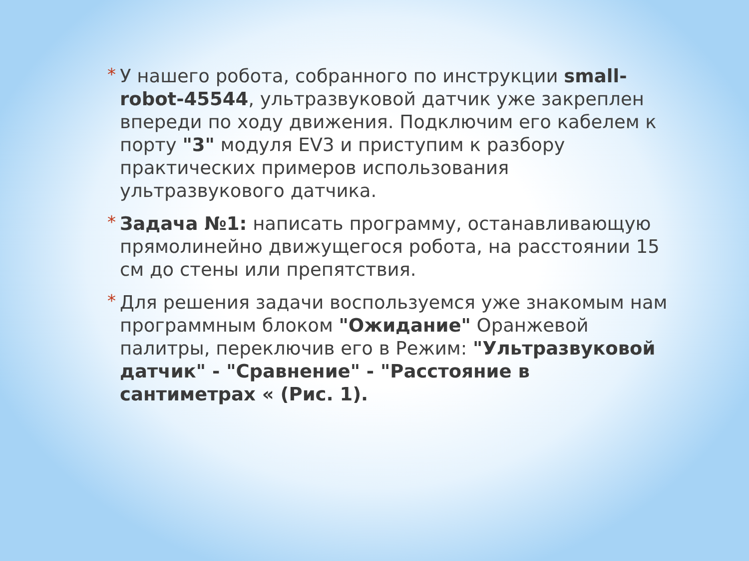* У нашего робота, собранного по инструкции small-robot-45544, ультразвуковой датчик уже закреплен впереди по ходу движения. Подключим его кабелем к порту "3" модуля EV3 и приступим к разбору практических примеров использования ультразвукового датчика.
* Задача №1: написать программу, останавливающую прямолинейно движущегося робота, на расстоянии 15 см до стены или препятствия.
* Для решения задачи воспользуемся уже знакомым нам программным блоком "Ожидание" Оранжевой палитры, переключив его в Режим: "Ультразвуковой датчик" - "Сравнение" - "Расстояние в сантиметрах « (Рис. 1).